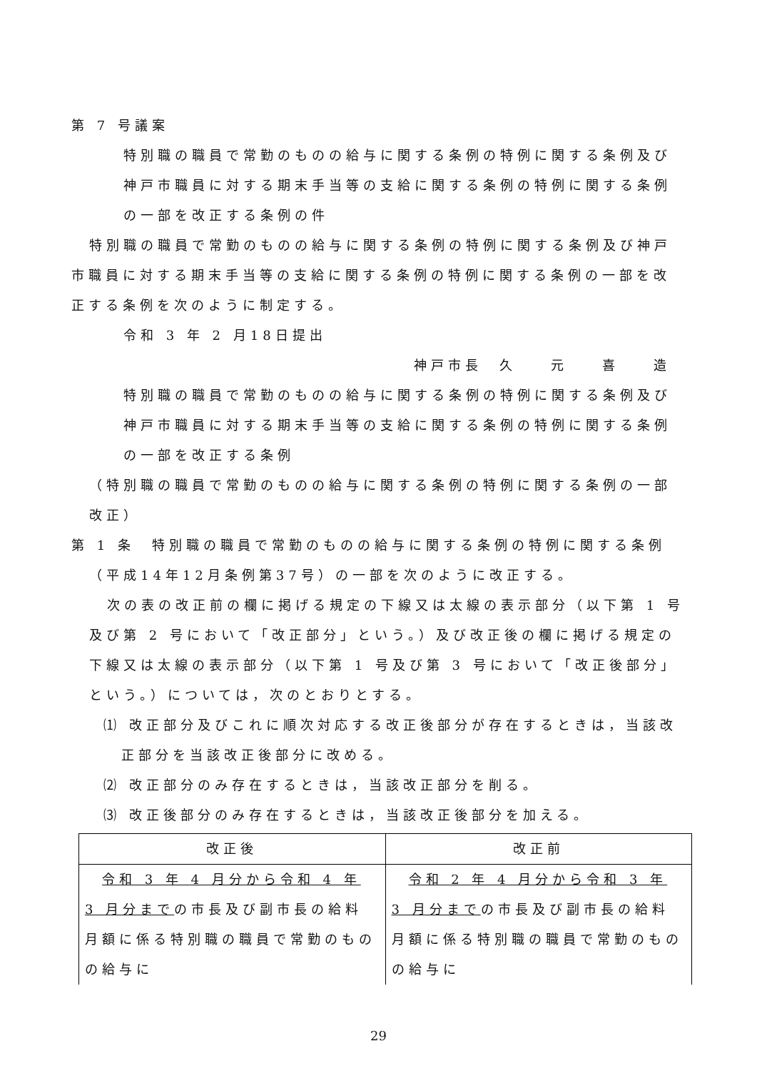第 7 号議案
特別職の職員で常勤のものの給与に関する条例の特例に関する条例及び神戸市職員に対する期末手当等の支給に関する条例の特例に関する条例の一部を改正する条例の件
特別職の職員で常勤のものの給与に関する条例の特例に関する条例及び神戸市職員に対する期末手当等の支給に関する条例の特例に関する条例の一部を改正する条例を次のように制定する。
令和 3 年 2 月18日提出
神戸市長　久　　元　　喜　　造
特別職の職員で常勤のものの給与に関する条例の特例に関する条例及び神戸市職員に対する期末手当等の支給に関する条例の特例に関する条例の一部を改正する条例
（特別職の職員で常勤のものの給与に関する条例の特例に関する条例の一部改正）
第 1 条　特別職の職員で常勤のものの給与に関する条例の特例に関する条例（平成14年12月条例第37号）の一部を次のように改正する。
次の表の改正前の欄に掲げる規定の下線又は太線の表示部分（以下第 1 号及び第 2 号において「改正部分」という。）及び改正後の欄に掲げる規定の下線又は太線の表示部分（以下第 1 号及び第 3 号において「改正後部分」という。）については，次のとおりとする。
⑴ 改正部分及びこれに順次対応する改正後部分が存在するときは，当該改正部分を当該改正後部分に改める。
⑵ 改正部分のみ存在するときは，当該改正部分を削る。
⑶ 改正後部分のみ存在するときは，当該改正後部分を加える。
| 改正後 | 改正前 |
| --- | --- |
| 令和 3 年 4 月分から令和 4 年 3 月分まで の市長及び副市長の給料月額に係る特別職の職員で常勤のものの給与に | 令和 2 年 4 月分から令和 3 年 3 月分まで の市長及び副市長の給料月額に係る特別職の職員で常勤のものの給与に |
29